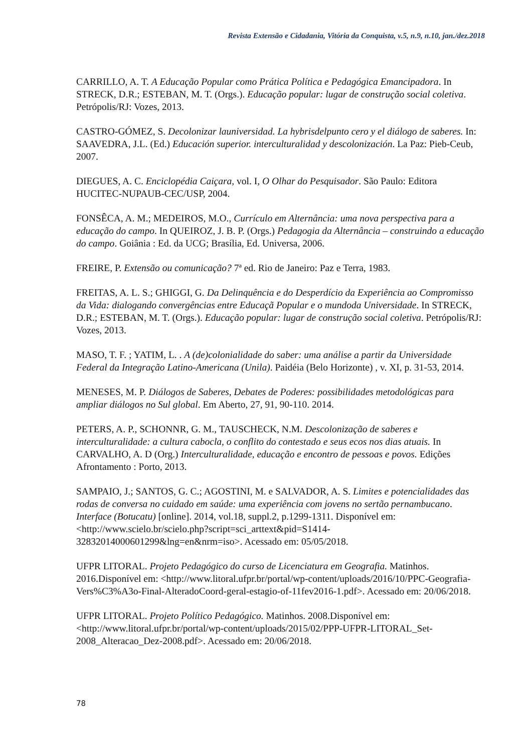Revista Extensão e Cidadania, Vitória da Conquista, v.5, n.9, n.10, jan./dez.2018
CARRILLO, A. T. A Educação Popular como Prática Política e Pedagógica Emancipadora. In STRECK, D.R.; ESTEBAN, M. T. (Orgs.). Educação popular: lugar de construção social coletiva. Petrópolis/RJ: Vozes, 2013.
CASTRO-GÓMEZ, S. Decolonizar launiversidad. La hybrisdelpunto cero y el diálogo de saberes. In: SAAVEDRA, J.L. (Ed.) Educación superior. interculturalidad y descolonización. La Paz: Pieb-Ceub, 2007.
DIEGUES, A. C. Enciclopédia Caiçara, vol. I, O Olhar do Pesquisador. São Paulo: Editora HUCITEC-NUPAUB-CEC/USP, 2004.
FONSÊCA, A. M.; MEDEIROS, M.O., Currículo em Alternância: uma nova perspectiva para a educação do campo. In QUEIROZ, J. B. P. (Orgs.) Pedagogia da Alternância – construindo a educação do campo. Goiânia : Ed. da UCG; Brasília, Ed. Universa, 2006.
FREIRE, P. Extensão ou comunicação? 7ª ed. Rio de Janeiro: Paz e Terra, 1983.
FREITAS, A. L. S.; GHIGGI, G. Da Delinquência e do Desperdício da Experiência ao Compromisso da Vida: dialogando convergências entre Educaçã Popular e o mundoda Universidade. In STRECK, D.R.; ESTEBAN, M. T. (Orgs.). Educação popular: lugar de construção social coletiva. Petrópolis/RJ: Vozes, 2013.
MASO, T. F. ; YATIM, L. . A (de)colonialidade do saber: uma análise a partir da Universidade Federal da Integração Latino-Americana (Unila). Paidéia (Belo Horizonte) , v. XI, p. 31-53, 2014.
MENESES, M. P. Diálogos de Saberes, Debates de Poderes: possibilidades metodológicas para ampliar diálogos no Sul global. Em Aberto, 27, 91, 90-110. 2014.
PETERS, A. P., SCHONNR, G. M., TAUSCHECK, N.M. Descolonização de saberes e interculturalidade: a cultura cabocla, o conflito do contestado e seus ecos nos dias atuais. In CARVALHO, A. D (Org.) Interculturalidade, educação e encontro de pessoas e povos. Edições Afrontamento : Porto, 2013.
SAMPAIO, J.; SANTOS, G. C.; AGOSTINI, M. e SALVADOR, A. S. Limites e potencialidades das rodas de conversa no cuidado em saúde: uma experiência com jovens no sertão pernambucano. Interface (Botucatu) [online]. 2014, vol.18, suppl.2, p.1299-1311. Disponível em: <http://www.scielo.br/scielo.php?script=sci_arttext&pid=S1414-32832014000601299&lng=en&nrm=iso>. Acessado em: 05/05/2018.
UFPR LITORAL. Projeto Pedagógico do curso de Licenciatura em Geografia. Matinhos. 2016.Disponível em: <http://www.litoral.ufpr.br/portal/wp-content/uploads/2016/10/PPC-Geografia-Vers%C3%A3o-Final-AlteradoCoord-geral-estagio-of-11fev2016-1.pdf>. Acessado em: 20/06/2018.
UFPR LITORAL. Projeto Político Pedagógico. Matinhos. 2008.Disponível em: <http://www.litoral.ufpr.br/portal/wp-content/uploads/2015/02/PPP-UFPR-LITORAL_Set-2008_Alteracao_Dez-2008.pdf>. Acessado em: 20/06/2018.
78